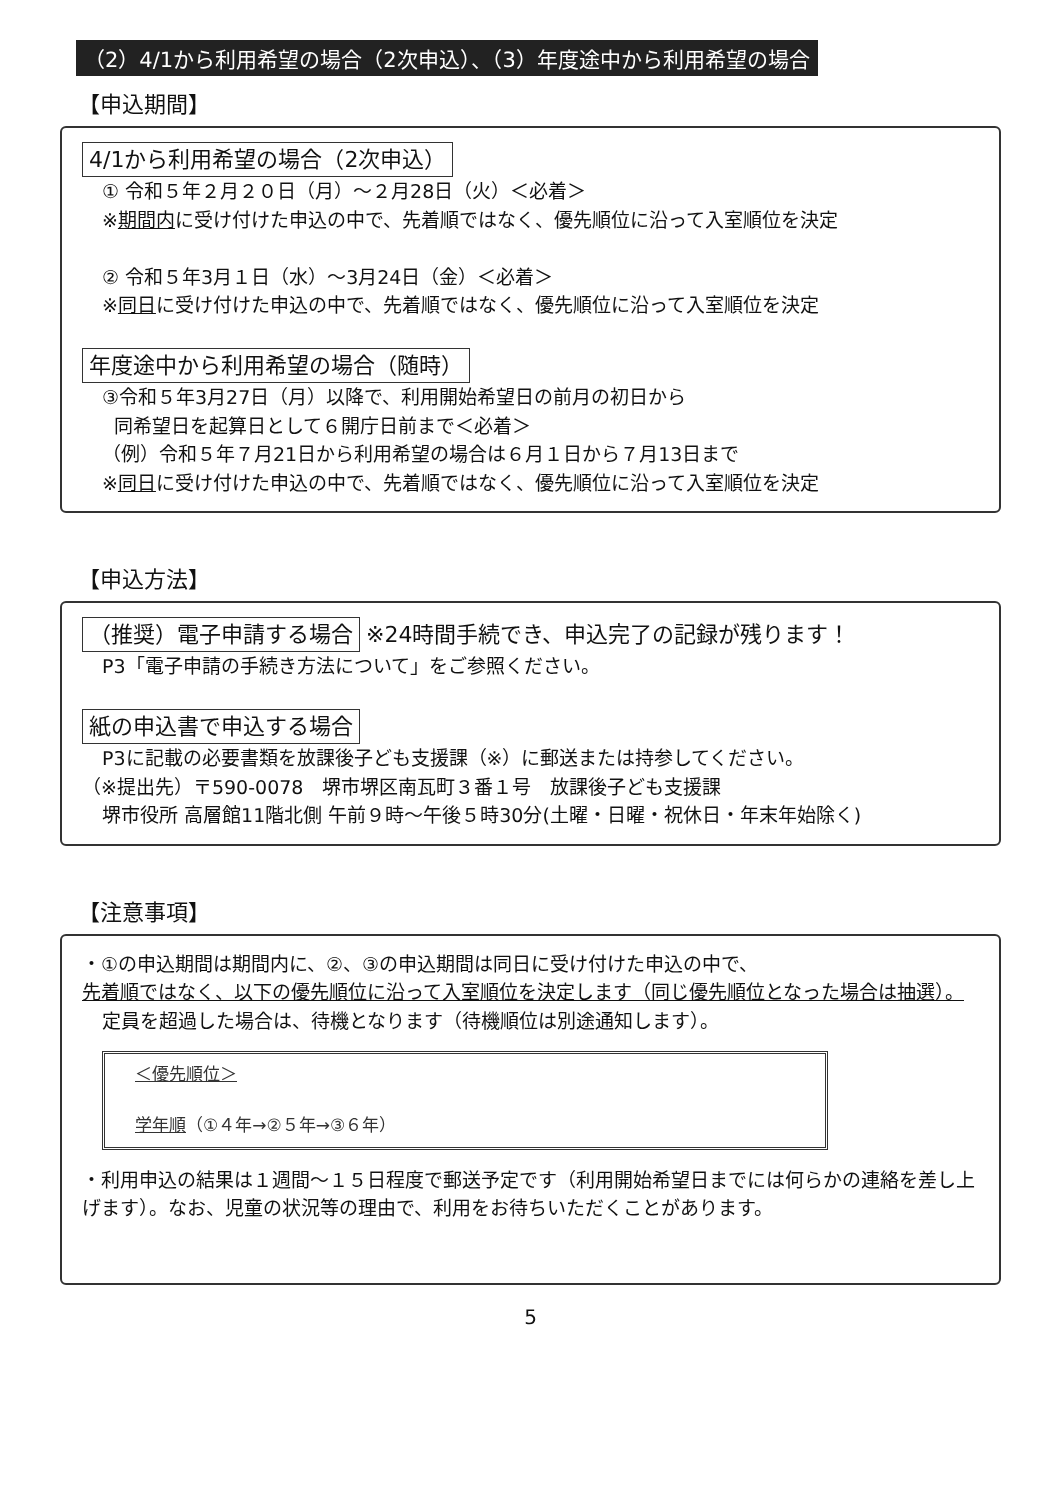（2）4/1から利用希望の場合（2次申込）、（3）年度途中から利用希望の場合
【申込期間】
4/1から利用希望の場合（2次申込）
① 令和５年２月２０日（月）～２月28日（火）＜必着＞
※期間内に受け付けた申込の中で、先着順ではなく、優先順位に沿って入室順位を決定
② 令和５年3月１日（水）～3月24日（金）＜必着＞
※同日に受け付けた申込の中で、先着順ではなく、優先順位に沿って入室順位を決定
年度途中から利用希望の場合（随時）
③令和５年3月27日（月）以降で、利用開始希望日の前月の初日から
同希望日を起算日として６開庁日前まで＜必着＞
（例）令和５年７月21日から利用希望の場合は６月１日から７月13日まで
※同日に受け付けた申込の中で、先着順ではなく、優先順位に沿って入室順位を決定
【申込方法】
（推奨）電子申請する場合 ※24時間手続でき、申込完了の記録が残ります！
P3「電子申請の手続き方法について」をご参照ください。
紙の申込書で申込する場合
P3に記載の必要書類を放課後子ども支援課（※）に郵送または持参してください。
（※提出先）〒590-0078　堺市堺区南瓦町３番１号　放課後子ども支援課
堺市役所 高層館11階北側 午前９時～午後５時30分(土曜・日曜・祝休日・年末年始除く)
【注意事項】
・①の申込期間は期間内に、②、③の申込期間は同日に受け付けた申込の中で、
先着順ではなく、以下の優先順位に沿って入室順位を決定します（同じ優先順位となった場合は抽選）。
定員を超過した場合は、待機となります（待機順位は別途通知します）。
＜優先順位＞
学年順（①４年→②５年→③６年）
・利用申込の結果は１週間～１５日程度で郵送予定です（利用開始希望日までには何らかの連絡を差し上げます）。なお、児童の状況等の理由で、利用をお待ちいただくことがあります。
5